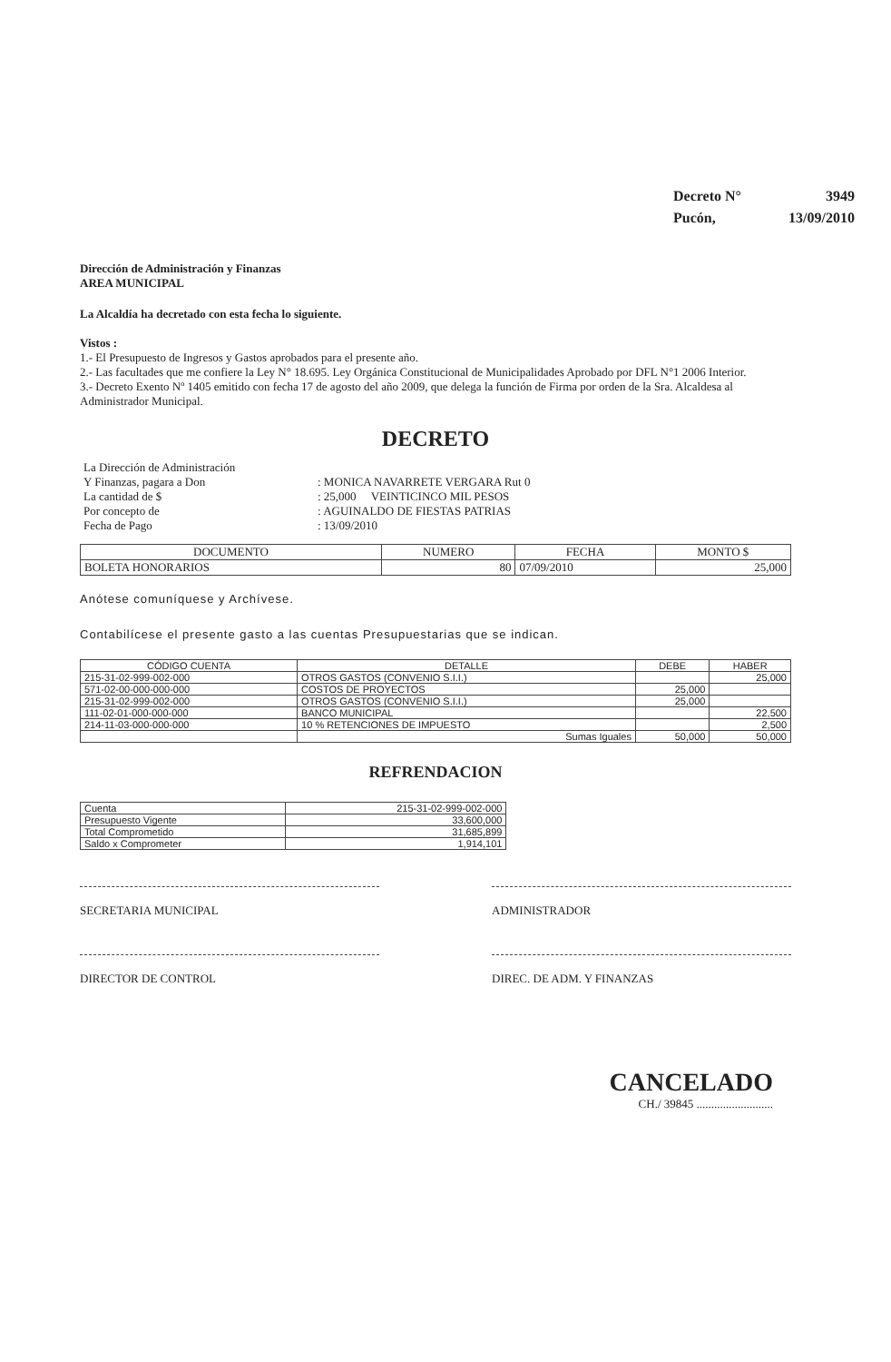Decreto N° 3949
Pucón, 13/09/2010
Dirección de Administración y Finanzas
AREA MUNICIPAL
La Alcaldía ha decretado con esta fecha lo siguiente.
Vistos :
1.- El Presupuesto de Ingresos y Gastos aprobados para el presente año.
2.- Las facultades que me confiere la Ley N° 18.695. Ley Orgánica Constitucional de Municipalidades Aprobado por DFL N°1 2006 Interior.
3.- Decreto Exento Nº 1405 emitido con fecha 17 de agosto del año 2009, que delega la función de Firma por orden de la Sra. Alcaldesa al Administrador Municipal.
DECRETO
| La Dirección de Administración Y Finanzas, pagara a Don La cantidad de $ Por concepto de Fecha de Pago | : MONICA NAVARRETE VERGARA Rut 0 : 25,000 VEINTICINCO MIL PESOS : AGUINALDO DE FIESTAS PATRIAS : 13/09/2010 |
| DOCUMENTO | NUMERO | FECHA | MONTO $ |
| --- | --- | --- | --- |
| BOLETA HONORARIOS | 80 | 07/09/2010 | 25,000 |
Anótese comuníquese y Archívese.
Contabilícese el presente gasto a las cuentas Presupuestarias que se indican.
| CÓDIGO CUENTA | DETALLE | DEBE | HABER |
| --- | --- | --- | --- |
| 215-31-02-999-002-000 | OTROS GASTOS (CONVENIO S.I.I.) | | 25,000 |
| 571-02-00-000-000-000 | COSTOS DE PROYECTOS | 25,000 | |
| 215-31-02-999-002-000 | OTROS GASTOS (CONVENIO S.I.I.) | 25,000 | |
| 111-02-01-000-000-000 | BANCO MUNICIPAL | | 22,500 |
| 214-11-03-000-000-000 | 10 % RETENCIONES DE IMPUESTO | | 2,500 |
| | Sumas Iguales | 50,000 | 50,000 |
REFRENDACION
| Cuenta | 215-31-02-999-002-000 |
| Presupuesto Vigente | 33,600,000 |
| Total Comprometido | 31,685,899 |
| Saldo x Comprometer | 1,914,101 |
SECRETARIA MUNICIPAL ADMINISTRADOR
DIRECTOR DE CONTROL DIREC. DE ADM. Y FINANZAS
CANCELADO
CH./ 39845 ..........................